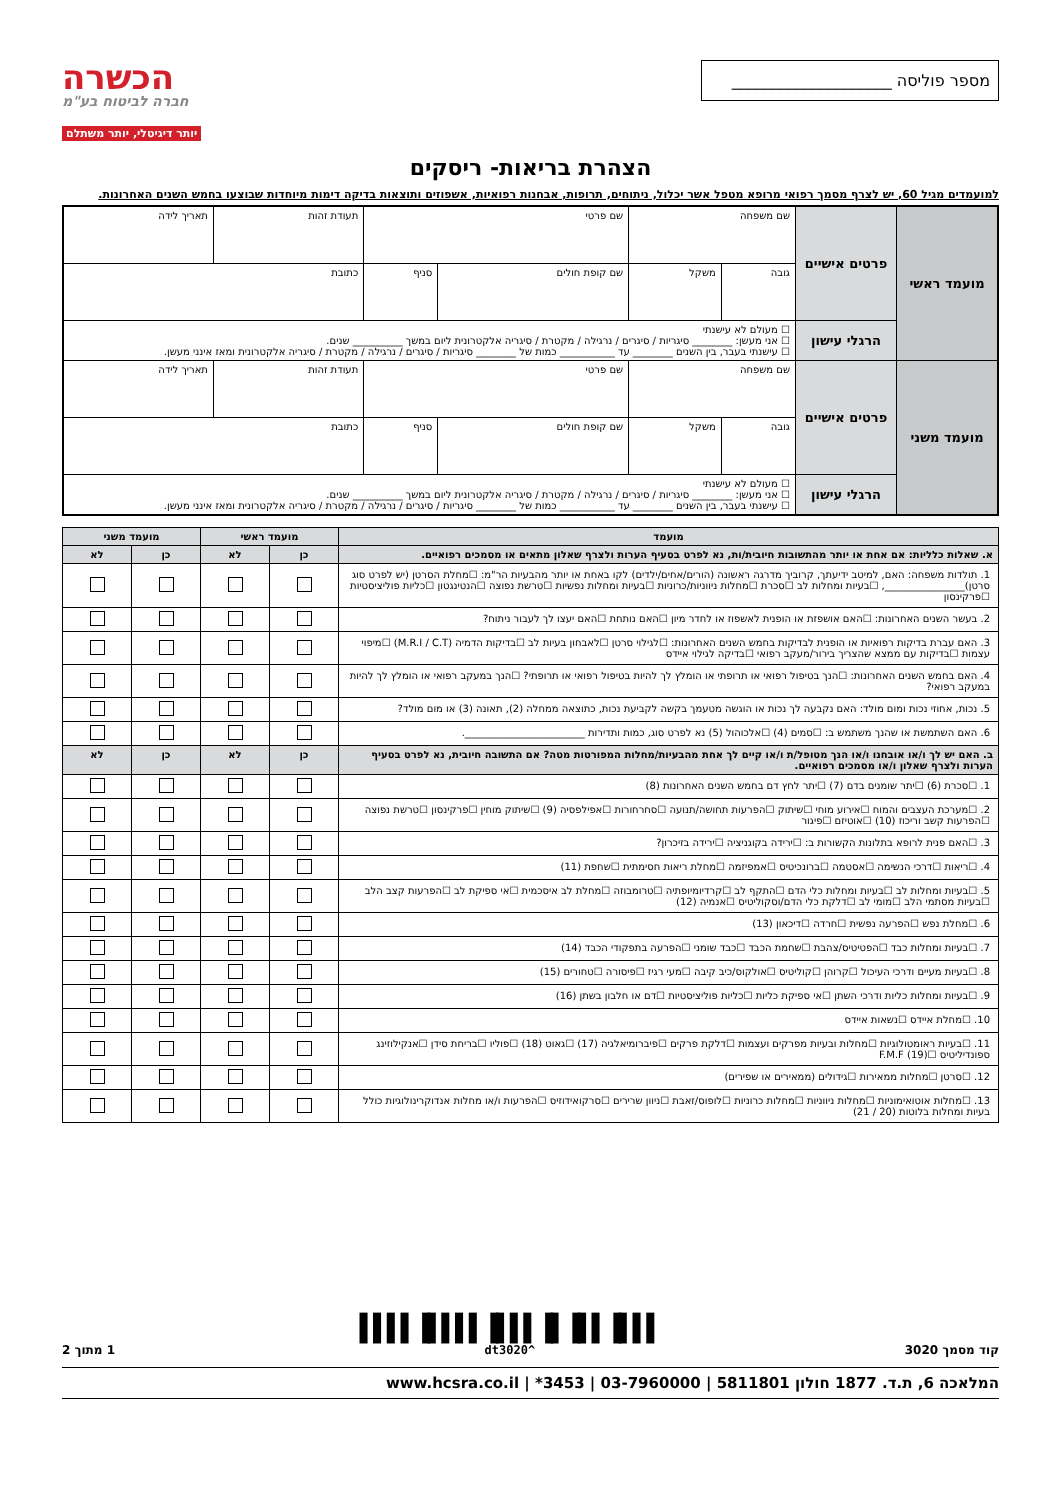מספר פוליסה ____________________
הכשרה
חברה לביטוח בע"מ
יותר דיגיטלי, יותר משתלם
הצהרת בריאות- ריסקים
למועמדים מגיל 60, יש לצרף מסמך רפואי מרופא מטפל אשר יכלול, ניתוחים, תרופות, אבחנות רפואיות, אשפוזים ותוצאות בדיקה דימות מיוחדות שבוצעו בחמש השנים האחרונות.
| מועמד ראשי | פרטים אישיים | שם משפחה | | שם פרטי | | תעודת זהות | תאריך לידה |
| | | גובה | משקל | שם קופת חולים | סניף | כתובת | |
| | הרגלי עישון | ☐ מעולם לא עישנתי ☐ אני מעשן: ________ סיגריות / סיגרים / נרגילה / מקטרת / סיגריה אלקטרונית ליום במשך __________ שנים. ☐ עישנתי בעבר, בין השנים ________ עד ___________ כמות של ________ סיגריות / סיגרים / נרגילה / מקטרת / סיגריה אלקטרונית ומאז אינני מעשן. | | | | | |
| מועמד משני | פרטים אישיים | שם משפחה | | שם פרטי | | תעודת זהות | תאריך לידה |
| | | גובה | משקל | שם קופת חולים | סניף | כתובת | |
| | הרגלי עישון | ☐ מעולם לא עישנתי ☐ אני מעשן: ________ סיגריות / סיגרים / נרגילה / מקטרת / סיגריה אלקטרונית ליום במשך __________ שנים. ☐ עישנתי בעבר, בין השנים ________ עד ___________ כמות של ________ סיגריות / סיגרים / נרגילה / מקטרת / סיגריה אלקטרונית ומאז אינני מעשן. | | | | | |
| מועמד | מועמד ראשי | | מועמד משני | |
| --- | --- | --- | --- | --- |
| א. שאלות כלליות: אם אחת או יותר מהתשובות חיובית/ות, נא לפרט בסעיף הערות ולצרף שאלון מתאים או מסמכים רפואיים. | כן | לא | כן | לא |
| 1. תולדות משפחה: האם, למיטב ידיעתך, קרוביך מדרגה ראשונה (הורים/אחים/ילדים) לקו באחת או יותר מהבעיות הר"מ: ☐מחלת הסרטן (יש לפרט סוג סרטן)________________, ☐בעיות ומחלות לב ☐סכרת ☐מחלות ניווניות/כרוניות ☐בעיות ומחלות נפשיות ☐טרשת נפוצה ☐הנטינגטון ☐כליות פוליציסטיות ☐פרקינסון | | | | |
| 2. בעשר השנים האחרונות: ☐האם אושפזת או הופנית לאשפוז או לחדר מיון ☐האם נותחת ☐האם יעצו לך לעבור ניתוח? | | | | |
| 3. האם עברת בדיקות רפואיות או הופנית לבדיקות בחמש השנים האחרונות: ☐לגילוי סרטן ☐לאבחון בעיות לב ☐בדיקות הדמיה (M.R.I / C.T) ☐מיפוי עצמות ☐בדיקות עם ממצא שהצריך בירור/מעקב רפואי ☐בדיקה לגילוי איידס | | | | |
| 4. האם בחמש השנים האחרונות: ☐הנך בטיפול רפואי או תרופתי או הומלץ לך להיות בטיפול רפואי או תרופתי? ☐הנך במעקב רפואי או הומלץ לך להיות במעקב רפואי? | | | | |
| 5. נכות, אחוזי נכות ומום מולד: האם נקבעה לך נכות או הוגשה מטעמך בקשה לקביעת נכות, כתוצאה ממחלה (2), תאונה (3) או מום מולד? | | | | |
| 6. האם השתמשת או שהנך משתמש ב: ☐סמים (4) ☐אלכוהול (5) נא לפרט סוג, כמות ותדירות ________________________. | | | | |
| ב. האם יש לך ו/או אובחנו ו/או הנך מטופל/ת ו/או קיים לך אחת מהבעיות/מחלות המפורטות מטה? אם התשובה חיובית, נא לפרט בסעיף הערות ולצרף שאלון ו/או מסמכים רפואיים. | כן | לא | כן | לא |
| 1. ☐סכרת (6) ☐יתר שומנים בדם (7) ☐יתר לחץ דם בחמש השנים האחרונות (8) | | | | |
| 2. ☐מערכת העצבים והמוח ☐אירוע מוחי ☐שיתוק ☐הפרעות תחושה/תנועה ☐סחרחורות ☐אפילפסיה (9) ☐שיתוק מוחין ☐פרקינסון ☐טרשת נפוצה ☐הפרעות קשב וריכוז (10) ☐אוטיזם ☐פיגור | | | | |
| 3. ☐האם פנית לרופא בתלונות הקשורות ב: ☐ירידה בקוגניציה ☐ירידה בזיכרון? | | | | |
| 4. ☐ריאות ☐דרכי הנשימה ☐אסטמה ☐ברונכיטיס ☐אמפיזמה ☐מחלת ריאות חסימתית ☐שחפת (11) | | | | |
| 5. ☐בעיות ומחלות לב ☐בעיות ומחלות כלי הדם ☐התקף לב ☐קרדיומיופתיה ☐טרומבוזה ☐מחלת לב איסכמית ☐אי ספיקת לב ☐הפרעות קצב הלב ☐בעיות מסתמי הלב ☐מומי לב ☐דלקת כלי הדם/וסקוליטיס ☐אנמיה (12) | | | | |
| 6. ☐מחלת נפש ☐הפרעה נפשית ☐חרדה ☐דיכאון (13) | | | | |
| 7. ☐בעיות ומחלות כבד ☐הפטיטיס/צהבת ☐שחמת הכבד ☐כבד שומני ☐הפרעה בתפקודי הכבד (14) | | | | |
| 8. ☐בעיות מעיים ודרכי העיכול ☐קרוהן ☐קוליטיס ☐אולקוס/כיב קיבה ☐מעי רגיז ☐פיסורה ☐טחורים (15) | | | | |
| 9. ☐בעיות ומחלות כליות ודרכי השתן ☐אי ספיקת כליות ☐כליות פוליציסטיות ☐דם או חלבון בשתן (16) | | | | |
| 10. ☐מחלת איידס ☐נשאות איידס | | | | |
| 11. ☐בעיות ראומטולוגיות ☐מחלות ובעיות מפרקים ועצמות ☐דלקת פרקים ☐פיברומיאלגיה (17) ☐גאוט (18) ☐פוליו ☐בריחת סידן ☐אנקילוזינג ספונדיליטיס ☐F.M.F (19) | | | | |
| 12. ☐סרטן ☐מחלות ממאירות ☐גידולים (ממאירים או שפירים) | | | | |
| 13. ☐מחלות אוטואימוניות ☐מחלות ניווניות ☐מחלות כרוניות ☐לופוס/זאבת ☐ניוון שרירים ☐סרקואידוזיס ☐הפרעות ו/או מחלות אנדוקרינולוגיות כולל בעיות ומחלות בלוטות (20 / 21) | | | | |
קוד מסמך 3020
▌▌▌▐▌▌▐▌▐▌▌▌▐▌▌▌▌▐▌▌▌▌
^dt3020
1 מתוך 2
המלאכה 6, ת.ד. 1877 חולון 5811801 | 03-7960000 | 3453* | www.hcsra.co.il